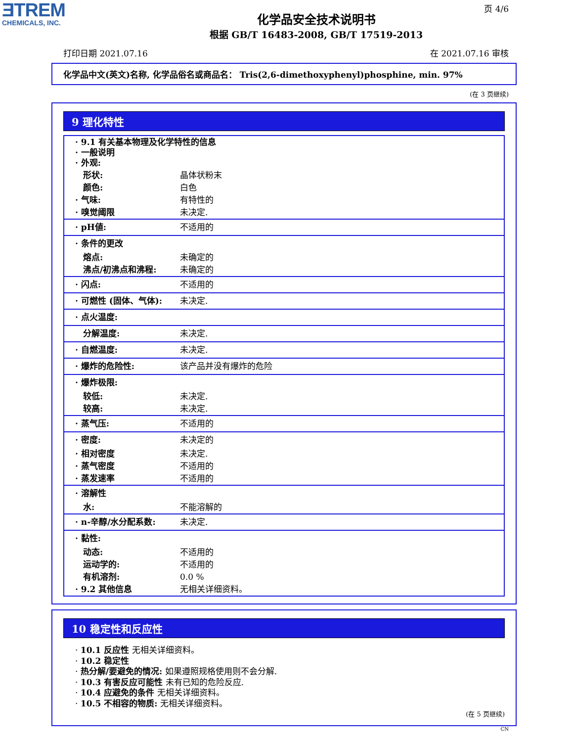ƎTREM
CHEMICALS, INC.
页 4/6
化学品安全技术说明书
根据 GB/T 16483-2008, GB/T 17519-2013
打印日期 2021.07.16 在 2021.07.16 审核
化学品中文(英文)名称, 化学品俗名或商品名： Tris(2,6-dimethoxyphenyl)phosphine, min. 97%
(在 3 页继续)
9 理化特性
| · 9.1 有关基本物理及化学特性的信息 · 一般说明 · 外观: | |
| 形状: | 晶体状粉末 |
| 颜色: | 白色 |
| · 气味: | 有特性的 |
| · 嗅觉阈限 | 未决定. |
| · pH値: | 不适用的 |
| · 条件的更改 | |
| 熔点: | 未确定的 |
| 沸点/初沸点和沸程: | 未确定的 |
| · 闪点: | 不适用的 |
| · 可燃性 (固体、气体): | 未决定. |
| · 点火温度: | |
| 分解温度: | 未决定. |
| · 自燃温度: | 未决定. |
| · 爆炸的危险性: | 该产品并没有爆炸的危险 |
| · 爆炸极限: | |
| 较低: | 未决定. |
| 较高: | 未决定. |
| · 蒸气压: | 不适用的 |
| · 密度: | 未决定的 |
| · 相对密度 | 未决定. |
| · 蒸气密度 | 不适用的 |
| · 蒸发速率 | 不适用的 |
| · 溶解性 | |
| 水: | 不能溶解的 |
| · n-辛醇/水分配系数: | 未决定. |
| · 黏性: | |
| 动态: | 不适用的 |
| 运动学的: | 不适用的 |
| 有机溶剂: | 0.0 % |
| · 9.2 其他信息 | 无相关详细资料。 |
10 稳定性和反应性
· 10.1 反应性 无相关详细资料。
· 10.2 稳定性
· 热分解/要避免的情况: 如果遵照规格使用则不会分解.
· 10.3 有害反应可能性 未有已知的危险反应.
· 10.4 应避免的条件 无相关详细资料。
· 10.5 不相容的物质: 无相关详细资料。
(在 5 页继续)
CN